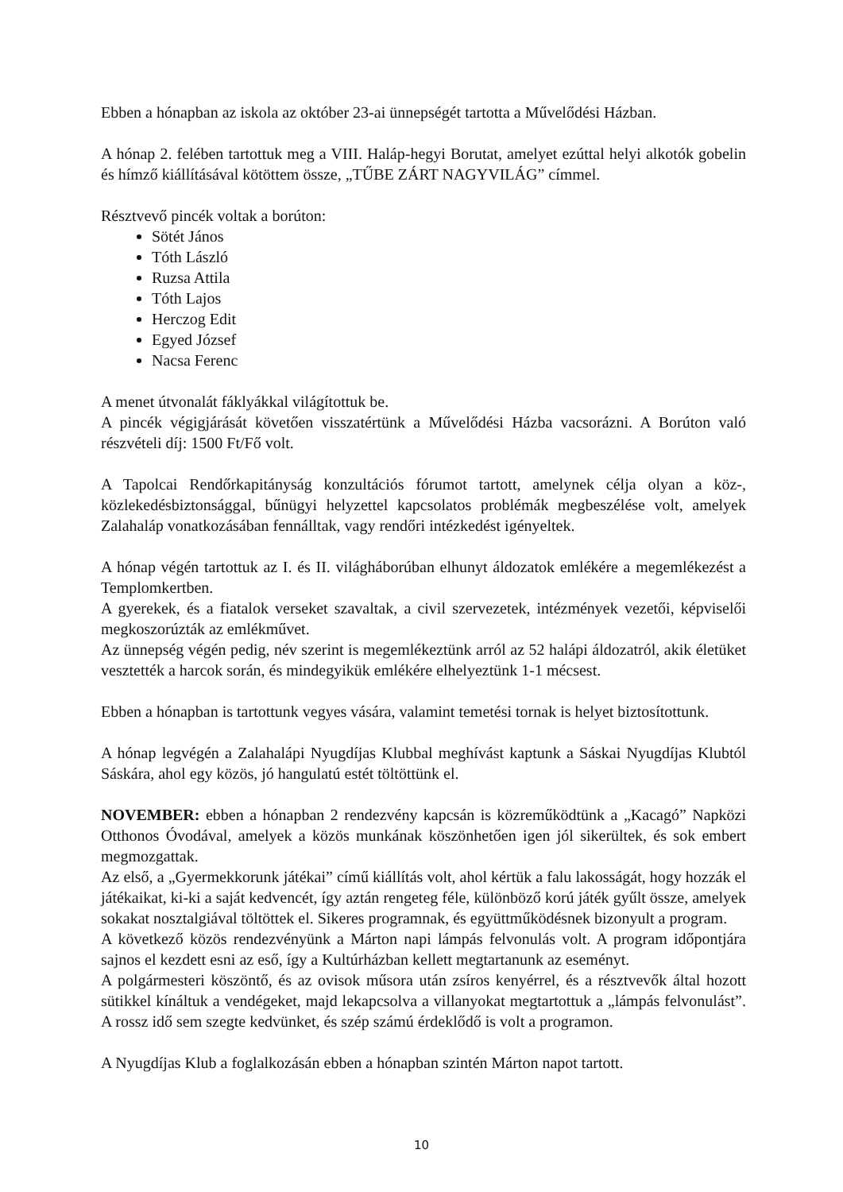Ebben a hónapban az iskola az október 23-ai ünnepségét tartotta a Művelődési Házban.
A hónap 2. felében tartottuk meg a VIII. Haláp-hegyi Borutat, amelyet ezúttal helyi alkotók gobelin és hímző kiállításával kötöttem össze, „TŰBE ZÁRT NAGYVILÁG” címmel.
Résztvevő pincék voltak a borúton:
Sötét János
Tóth László
Ruzsa Attila
Tóth Lajos
Herczog Edit
Egyed József
Nacsa Ferenc
A menet útvonalát fáklyákkal világítottuk be.
A pincék végigjárását követően visszatértünk a Művelődési Házba vacsorázni. A Borúton való részvételi díj: 1500 Ft/Fő volt.
A Tapolcai Rendőrkapitányság konzultációs fórumot tartott, amelynek célja olyan a köz-, közlekedésbiztonsággal, bűnügyi helyzettel kapcsolatos problémák megbeszélése volt, amelyek Zalahaláp vonatkozásában fennálltak, vagy rendőri intézkedést igényeltek.
A hónap végén tartottuk az I. és II. világháborúban elhunyt áldozatok emlékére a megemlékezést a Templomkertben.
A gyerekek, és a fiatalok verseket szavaltak, a civil szervezetek, intézmények vezetői, képviselői megkoszorúzták az emlékművet.
Az ünnepség végén pedig, név szerint is megemlékeztünk arról az 52 halápi áldozatról, akik életüket vesztették a harcok során, és mindegyikük emlékére elhelyeztünk 1-1 mécsest.
Ebben a hónapban is tartottunk vegyes vására, valamint temetési tornak is helyet biztosítottunk.
A hónap legvégén a Zalahalápi Nyugdíjas Klubbal meghívást kaptunk a Sáskai Nyugdíjas Klubtól Sáskára, ahol egy közös, jó hangulatú estét töltöttünk el.
NOVEMBER: ebben a hónapban 2 rendezvény kapcsán is közreműködtünk a „Kacagó” Napközi Otthonos Óvodával, amelyek a közös munkának köszönhetően igen jól sikerültek, és sok embert megmozgattak.
Az első, a „Gyermekkorunk játékai” című kiállítás volt, ahol kértük a falu lakosságát, hogy hozzák el játékaikat, ki-ki a saját kedvencét, így aztán rengeteg féle, különböző korú játék gyűlt össze, amelyek sokakat nosztalgiával töltöttek el. Sikeres programnak, és együttműködésnek bizonyult a program.
A következő közös rendezvényünk a Márton napi lámpás felvonulás volt. A program időpontjára sajnos el kezdett esni az eső, így a Kultúrházban kellett megtartanunk az eseményt.
A polgármesteri köszöntő, és az ovisok műsora után zsíros kenyérrel, és a résztvevők által hozott sütikkel kínáltuk a vendégeket, majd lekapcsolva a villanyokat megtartottuk a „lámpás felvonulást”. A rossz idő sem szegte kedvünket, és szép számú érdeklődő is volt a programon.
A Nyugdíjas Klub a foglalkozásán ebben a hónapban szintén Márton napot tartott.
10